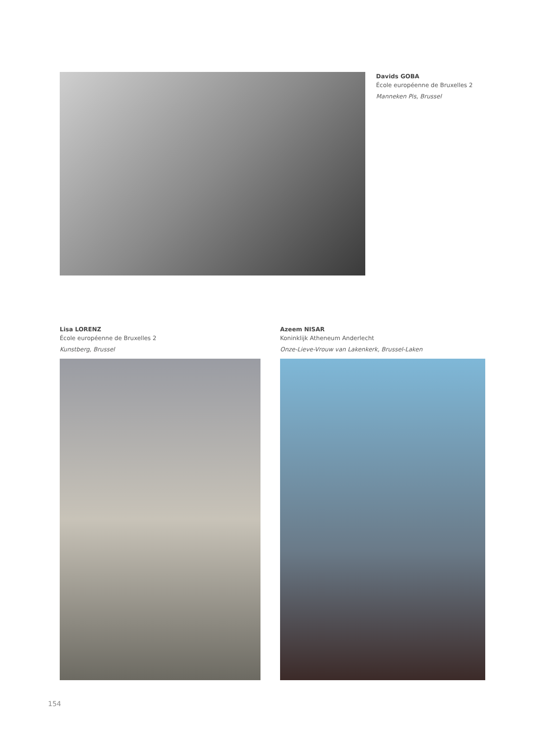Davids GOBA
École européenne de Bruxelles 2
Manneken Pis, Brussel
Lisa LORENZ
École européenne de Bruxelles 2
Kunstberg, Brussel
Azeem NISAR
Koninklijk Atheneum Anderlecht
Onze-Lieve-Vrouw van Lakenkerk, Brussel-Laken
154